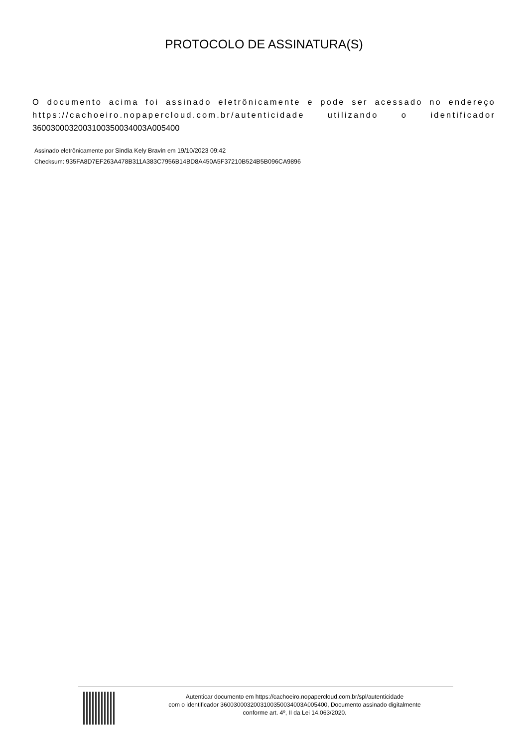PROTOCOLO DE ASSINATURA(S)
O documento acima foi assinado eletrônicamente e pode ser acessado no endereço https://cachoeiro.nopapercloud.com.br/autenticidade utilizando o identificador 360030003200310035003400​3A005400
Assinado eletrônicamente por Sindia Kely Bravin em 19/10/2023 09:42
Checksum: 935FA8D7EF263A478B311A383C7956B14BD8A450A5F37210B524B5B096CA9896
Autenticar documento em https://cachoeiro.nopapercloud.com.br/spl/autenticidade
com o identificador 3600300032003100350034003A005400, Documento assinado digitalmente
conforme art. 4º, II da Lei 14.063/2020.